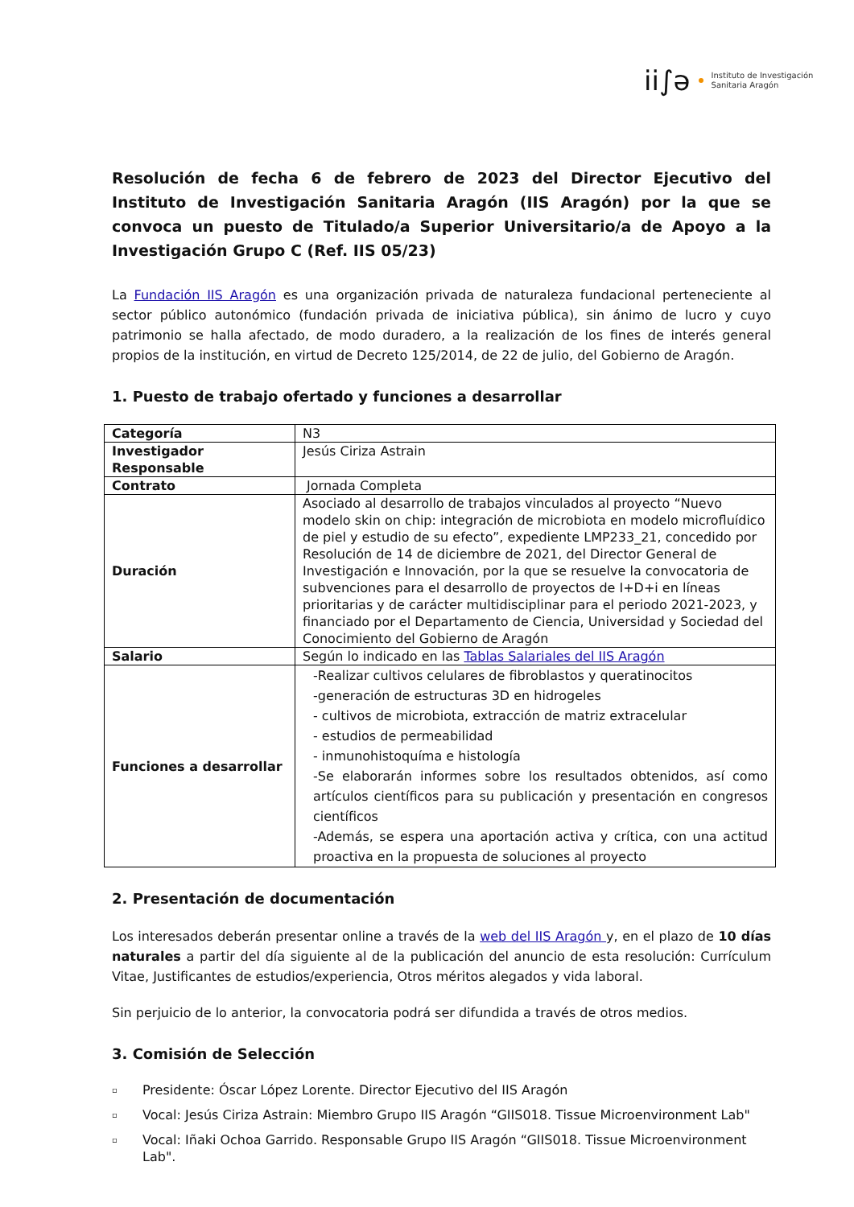ii∫ə
Instituto de Investigación
Sanitaria Aragón
Resolución de fecha 6 de febrero de 2023 del Director Ejecutivo del Instituto de Investigación Sanitaria Aragón (IIS Aragón) por la que se convoca un puesto de Titulado/a Superior Universitario/a de Apoyo a la Investigación Grupo C (Ref. IIS 05/23)
La Fundación IIS Aragón es una organización privada de naturaleza fundacional perteneciente al sector público autonómico (fundación privada de iniciativa pública), sin ánimo de lucro y cuyo patrimonio se halla afectado, de modo duradero, a la realización de los fines de interés general propios de la institución, en virtud de Decreto 125/2014, de 22 de julio, del Gobierno de Aragón.
1. Puesto de trabajo ofertado y funciones a desarrollar
| Categoría | N3 |
| Investigador Responsable | Jesús Ciriza Astrain |
| Contrato | Jornada Completa |
| Duración | Asociado al desarrollo de trabajos vinculados al proyecto “Nuevo modelo skin on chip: integración de microbiota en modelo microfluídico de piel y estudio de su efecto”, expediente LMP233_21, concedido por Resolución de 14 de diciembre de 2021, del Director General de Investigación e Innovación, por la que se resuelve la convocatoria de subvenciones para el desarrollo de proyectos de I+D+i en líneas prioritarias y de carácter multidisciplinar para el periodo 2021-2023, y financiado por el Departamento de Ciencia, Universidad y Sociedad del Conocimiento del Gobierno de Aragón |
| Salario | Según lo indicado en las Tablas Salariales del IIS Aragón |
| Funciones a desarrollar | -Realizar cultivos celulares de fibroblastos y queratinocitos -generación de estructuras 3D en hidrogeles - cultivos de microbiota, extracción de matriz extracelular - estudios de permeabilidad - inmunohistoquíma e histología -Se elaborarán informes sobre los resultados obtenidos, así como artículos científicos para su publicación y presentación en congresos científicos -Además, se espera una aportación activa y crítica, con una actitud proactiva en la propuesta de soluciones al proyecto |
2. Presentación de documentación
Los interesados deberán presentar online a través de la web del IIS Aragón y, en el plazo de 10 días naturales a partir del día siguiente al de la publicación del anuncio de esta resolución: Currículum Vitae, Justificantes de estudios/experiencia, Otros méritos alegados y vida laboral.
Sin perjuicio de lo anterior, la convocatoria podrá ser difundida a través de otros medios.
3. Comisión de Selección
▫ Presidente: Óscar López Lorente. Director Ejecutivo del IIS Aragón
▫ Vocal: Jesús Ciriza Astrain: Miembro Grupo IIS Aragón “GIIS018. Tissue Microenvironment Lab"
▫ Vocal: Iñaki Ochoa Garrido. Responsable Grupo IIS Aragón “GIIS018. Tissue Microenvironment Lab".